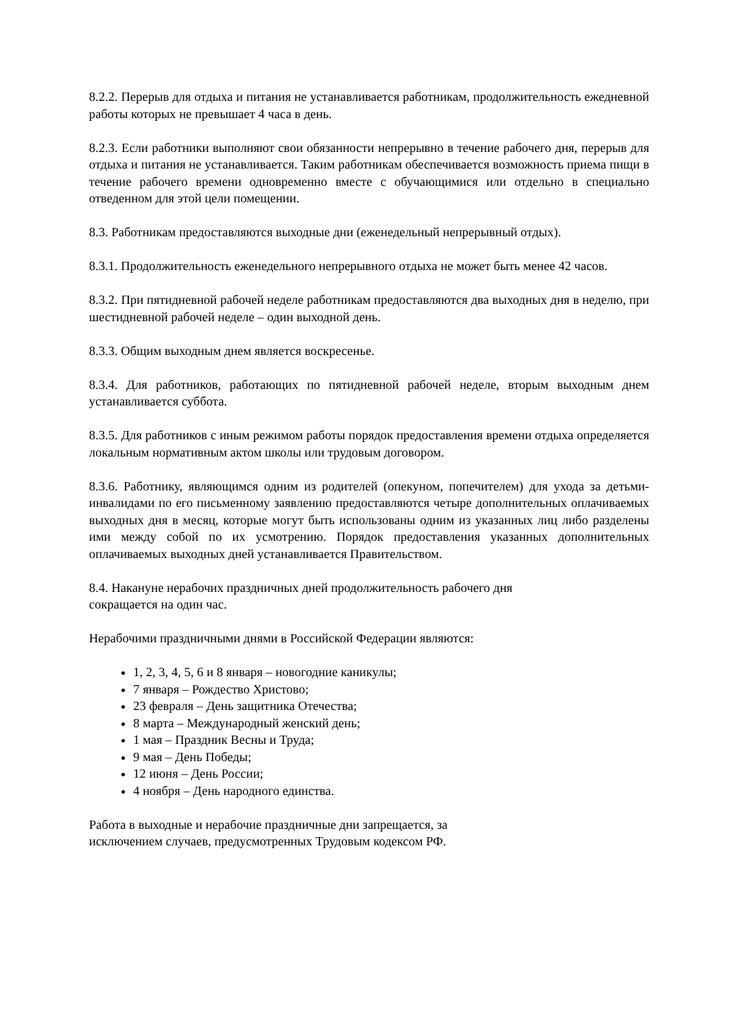8.2.2. Перерыв для отдыха и питания не устанавливается работникам, продолжительность ежедневной работы которых не превышает 4 часа в день.
8.2.3. Если работники выполняют свои обязанности непрерывно в течение рабочего дня, перерыв для отдыха и питания не устанавливается. Таким работникам обеспечивается возможность приема пищи в течение рабочего времени одновременно вместе с обучающимися или отдельно в специально отведенном для этой цели помещении.
8.3. Работникам предоставляются выходные дни (еженедельный непрерывный отдых).
8.3.1. Продолжительность еженедельного непрерывного отдыха не может быть менее 42 часов.
8.3.2. При пятидневной рабочей неделе работникам предоставляются два выходных дня в неделю, при шестидневной рабочей неделе – один выходной день.
8.3.3. Общим выходным днем является воскресенье.
8.3.4. Для работников, работающих по пятидневной рабочей неделе, вторым выходным днем устанавливается суббота.
8.3.5. Для работников с иным режимом работы порядок предоставления времени отдыха определяется локальным нормативным актом школы или трудовым договором.
8.3.6. Работнику, являющимся одним из родителей (опекуном, попечителем) для ухода за детьми-инвалидами по его письменному заявлению предоставляются четыре дополнительных оплачиваемых выходных дня в месяц, которые могут быть использованы одним из указанных лиц либо разделены ими между собой по их усмотрению. Порядок предоставления указанных дополнительных оплачиваемых выходных дней устанавливается Правительством.
8.4. Накануне нерабочих праздничных дней продолжительность рабочего дня
сокращается на один час.
Нерабочими праздничными днями в Российской Федерации являются:
1, 2, 3, 4, 5, 6 и 8 января – новогодние каникулы;
7 января – Рождество Христово;
23 февраля – День защитника Отечества;
8 марта – Международный женский день;
1 мая – Праздник Весны и Труда;
9 мая – День Победы;
12 июня – День России;
4 ноября – День народного единства.
Работа в выходные и нерабочие праздничные дни запрещается, за
исключением случаев, предусмотренных Трудовым кодексом РФ.